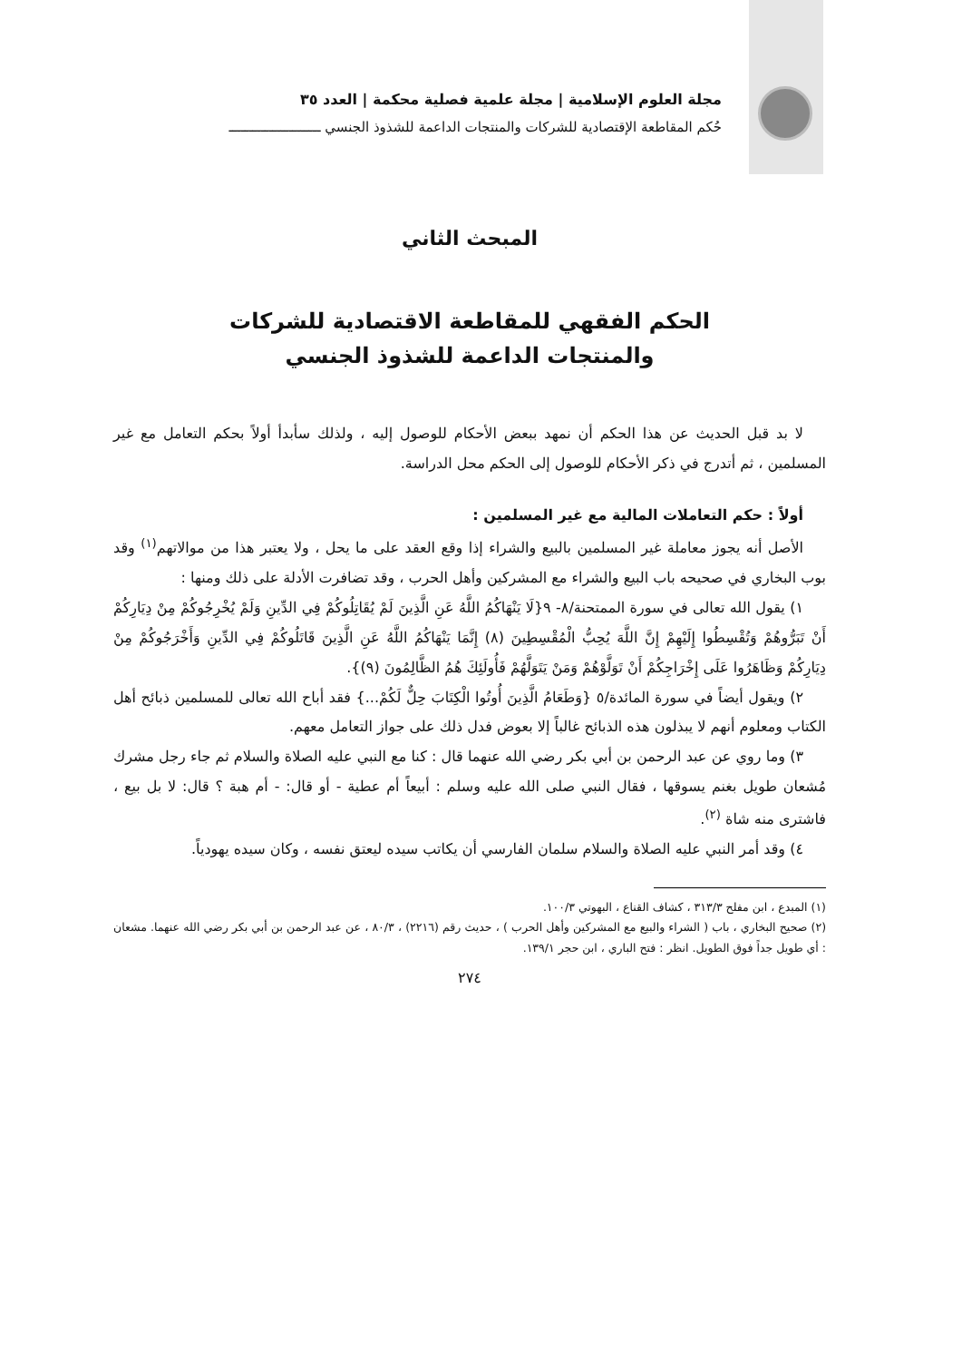مجلة العلوم الإسلامية | مجلة علمية فصلية محكمة | العدد ٣٥
حُكم المقاطعة الإقتصادية للشركات والمنتجات الداعمة للشذوذ الجنسي ـــــــــــــــــــــــ
المبحث الثاني
الحكم الفقهي للمقاطعة الاقتصادية للشركات
والمنتجات الداعمة للشذوذ الجنسي
لا بد قبل الحديث عن هذا الحكم أن نمهد ببعض الأحكام للوصول إليه ، ولذلك سأبدأ أولاً بحكم التعامل مع غير المسلمين ، ثم أتدرج في ذكر الأحكام للوصول إلى الحكم محل الدراسة.
أولاً : حكم التعاملات المالية مع غير المسلمين :
الأصل أنه يجوز معاملة غير المسلمين بالبيع والشراء إذا وقع العقد على ما يحل ، ولا يعتبر هذا من موالاتهم<sup>(١)</sup> وقد بوب البخاري في صحيحه باب البيع والشراء مع المشركين وأهل الحرب ، وقد تضافرت الأدلة على ذلك ومنها :
١) يقول الله تعالى في سورة الممتحنة/٨- ٩{لَا يَنْهَاكُمُ اللَّهُ عَنِ الَّذِينَ لَمْ يُقَاتِلُوكُمْ فِي الدِّينِ وَلَمْ يُخْرِجُوكُمْ مِنْ دِيَارِكُمْ أَنْ تَبَرُّوهُمْ وَتُقْسِطُوا إِلَيْهِمْ إِنَّ اللَّهَ يُحِبُّ الْمُقْسِطِينَ (٨) إِنَّمَا يَنْهَاكُمُ اللَّهُ عَنِ الَّذِينَ قَاتَلُوكُمْ فِي الدِّينِ وَأَخْرَجُوكُمْ مِنْ دِيَارِكُمْ وَظَاهَرُوا عَلَى إِخْرَاجِكُمْ أَنْ تَوَلَّوْهُمْ وَمَنْ يَتَوَلَّهُمْ فَأُولَئِكَ هُمُ الظَّالِمُونَ (٩)}.
٢) ويقول أيضاً في سورة المائدة/٥ {وَطَعَامُ الَّذِينَ أُوتُوا الْكِتَابَ حِلٌّ لَكُمْ...} فقد أباح الله تعالى للمسلمين ذبائح أهل الكتاب ومعلوم أنهم لا يبذلون هذه الذبائح غالباً إلا بعوض فدل ذلك على جواز التعامل معهم.
٣) وما روي عن عبد الرحمن بن أبي بكر رضي الله عنهما قال : كنا مع النبي عليه الصلاة والسلام ثم جاء رجل مشرك مُشعان طويل بغنم يسوقها ، فقال النبي صلى الله عليه وسلم : أبيعاً أم عطية - أو قال: - أم هبة ؟ قال: لا بل بيع ، فاشترى منه شاة <sup>(٢)</sup>.
٤) وقد أمر النبي عليه الصلاة والسلام سلمان الفارسي أن يكاتب سيده ليعتق نفسه ، وكان سيده يهودياً.
(١) المبدع ، ابن مفلح ٣١٣/٣ ، كشاف القناع ، البهوتي ١٠٠/٣.
(٢) صحيح البخاري ، باب ( الشراء والبيع مع المشركين وأهل الحرب ) ، حديث رقم (٢٢١٦) ، ٨٠/٣ ، عن عبد الرحمن بن أبي بكر رضي الله عنهما. مشعان : أي طويل جداً فوق الطويل. انظر : فتح الباري ، ابن حجر ١٣٩/١.
٢٧٤